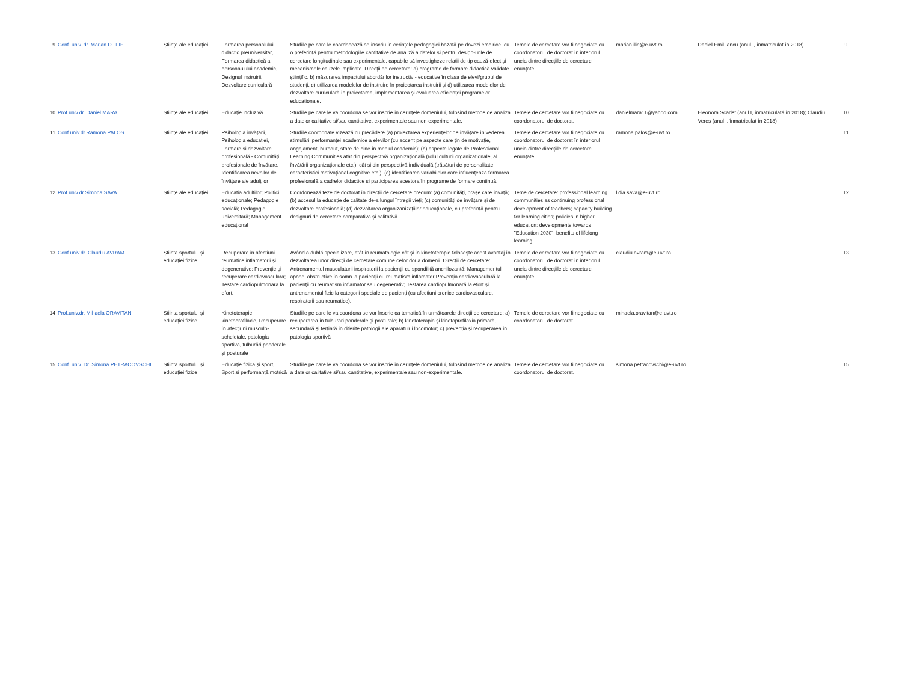| 9 | Conf. univ. dr. Marian D. ILIE | Științe ale educației | Formarea personalului didactic preuniversitar, Formarea didactică a personaulului academic, Designul instruirii, Dezvoltare curriculară | Studiile pe care le coordonează se înscriu în cerințele pedagogiei bazată pe dovezi empirice, cu o preferință pentru metodologiile cantitative de analiză a datelor și pentru design-urile de cercetare longitudinale sau experimentale, capabile să investigheze relații de tip cauză-efect și mecanismele cauzele implicate. Direcții de cercetare: a) programe de formare didactică validate științific, b) măsurarea impactului abordărilor instructiv - educative în clasa de elevi/grupul de studenți, c) utilizarea modelelor de instruire în proiectarea instruirii și d) utilizarea modelelor de dezvoltare curriculară în proiectarea, implementarea și evaluarea eficienței programelor educaționale. | Temele de cercetare vor fi negociate cu coordonatorul de doctorat în interiorul uneia dintre direcțiile de cercetare enunțate. | marian.ilie@e-uvt.ro | Daniel Emil Iancu (anul I, înmatriculat în 2018) | 9 |
| 10 | Prof.univ.dr. Daniel MARA | Științe ale educației | Educație incluzivă | Studiile pe care le va coordona se vor inscrie în cerințele domeniului, folosind metode de analiza a datelor calitative si/sau cantitative, experimentale sau non-experimentale. | Temele de cercetare vor fi negociate cu coordonatorul de doctorat. | danielmara11@yahoo.com | Eleonora Scarlet (anul I, înmatriculată în 2018); Claudiu Vereș (anul I, înmatriculat în 2018) | 10 |
| 11 | Conf.univ.dr.Ramona PALOS | Științe ale educației | Psihologia învățării, Psihologia educației, Formare și dezvoltare profesională - Comunități profesionale de învățare, Identificarea nevoilor de învățare ale adulților | Studiile coordonate vizează cu precădere (a) proiectarea experiențelor de învățare în vederea stimulării performanței academice a elevilor (cu accent pe aspecte care țin de motivație, angajament, burnout, stare de bine în mediul academic); (b) aspecte legate de Professional Learning Communities atât din perspectivă organizațională (rolul culturii organizaționale, al învățării organizaționale etc.), cât și din perspectivă individuală (trăsături de personalitate, caracteristici motivațional-cognitive etc.); (c) identificarea variabilelor care influențează formarea profesională a cadrelor didactice și participarea acestora în programe de formare continuă. | Temele de cercetare vor fi negociate cu coordonatorul de doctorat în interiorul uneia dintre direcțiile de cercetare enunțate. | ramona.palos@e-uvt.ro | | 11 |
| 12 | Prof.univ.dr.Simona SAVA | Științe ale educației | Educatia adultilor; Politici educaționale; Pedagogie socială; Pedagogie universitară; Management educațional | Coordonează teze de doctorat în direcții de cercetare precum: (a) comunități, orașe care învață; (b) accesul la educație de calitate de-a lungul întregii vieți; (c) comunități de învățare și de dezvoltare profesională; (d) dezvoltarea organizanizațiilor educaționale, cu preferință pentru designuri de cercetare comparativă și calitativă. | Teme de cercetare: professional learning communities as continuing professional development of teachers; capacity building for learning cities; policies in higher education; developments towards ”Education 2030”; benefits of lifelong learning. | lidia.sava@e-uvt.ro | | 12 |
| 13 | Conf.univ.dr. Claudiu AVRAM | Știinta sportului și educației fizice | Recuperare in afectiuni reumatice inflamatorii și degenerative; Prevenție și recuperare cardiovasculara; Testare cardiopulmonara la efort. | Având o dublă specializare, atât în reumatologie cât şi în kinetoterapie foloseşte acest avantaj în dezvoltarea unor direcţii de cercetare comune celor doua domenii. Direcţii de cercetare: Antrenamentul musculaturii inspiratorii la pacienţii cu spondilită anchilozantă; Managementul apneei obstructive în somn la pacienţii cu reumatism inflamator;Prevenţia cardiovasculară la pacienţii cu reumatism inflamator sau degenerativ; Testarea cardiopulmonară la efort şi antrenamentul fizic la categorii speciale de pacienți (cu afectiuni cronice cardiovasculare, respiratorii sau reumatice). | Temele de cercetare vor fi negociate cu coordonatorul de doctorat în interiorul uneia dintre direcțiile de cercetare enunțate. | claudiu.avram@e-uvt.ro | | 13 |
| 14 | Prof.univ.dr. Mihaela ORAVITAN | Știinta sportului și educației fizice | Kinetoterapie, kinetoprofilaxie, Recuperare în afecțiuni musculo-scheletale, patologia sportivă, tulburări ponderale și posturale | Studiile pe care le va coordona se vor înscrie ca tematică în următoarele direcții de cercetare: a) recuperarea în tulburări ponderale și posturale; b) kinetoterapia și kinetoprofilaxia primară, secundară și terțiară în diferite patologii ale aparatului locomotor; c) prevenția și recuperarea în patologia sportivă | Temele de cercetare vor fi negociate cu coordonatorul de doctorat. | mihaela.oravitan@e-uvt.ro | | |
| 15 | Conf. univ. Dr. Simona PETRACOVSCHI | Știinta sportului și educației fizice | Educație fizică și sport, Sport si performanță motrică | Studiile pe care le va coordona se vor inscrie în cerințele domeniului, folosind metode de analiza a datelor calitative si/sau cantitative, experimentale sau non-experimentale. | Temele de cercetare vor fi negociate cu coordonatorul de doctorat. | simona.petracovschi@e-uvt.ro | | 15 |